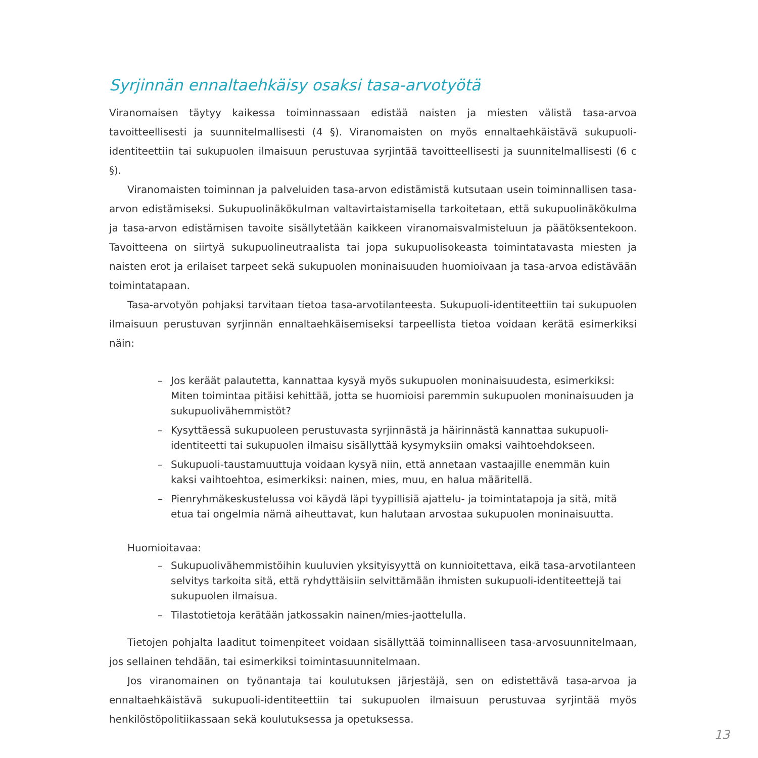Syrjinnän ennaltaehkäisy osaksi tasa-arvotyötä
Viranomaisen täytyy kaikessa toiminnassaan edistää naisten ja miesten välistä tasa-arvoa tavoitteellisesti ja suunnitelmallisesti (4 §). Viranomaisten on myös ennaltaehkäistävä sukupuoli-identiteettiin tai sukupuolen ilmaisuun perustuvaa syrjintää tavoitteellisesti ja suunnitelmallisesti (6 c §).
Viranomaisten toiminnan ja palveluiden tasa-arvon edistämistä kutsutaan usein toiminnallisen tasa-arvon edistämiseksi. Sukupuolinäkökulman valtavirtaistamisella tarkoitetaan, että sukupuolinäkökulma ja tasa-arvon edistämisen tavoite sisällytetään kaikkeen viranomaisvalmisteluun ja päätöksentekoon. Tavoitteena on siirtyä sukupuolineutraalista tai jopa sukupuolisokeasta toimintatavasta miesten ja naisten erot ja erilaiset tarpeet sekä sukupuolen moninaisuuden huomioivaan ja tasa-arvoa edistävään toimintatapaan.
Tasa-arvotyön pohjaksi tarvitaan tietoa tasa-arvotilanteesta. Sukupuoli-identiteettiin tai sukupuolen ilmaisuun perustuvan syrjinnän ennaltaehkäisemiseksi tarpeellista tietoa voidaan kerätä esimerkiksi näin:
– Jos keräät palautetta, kannattaa kysyä myös sukupuolen moninaisuudesta, esimerkiksi: Miten toimintaa pitäisi kehittää, jotta se huomioisi paremmin sukupuolen moninaisuuden ja sukupuolivähemmistöt?
– Kysyttäessä sukupuoleen perustuvasta syrjinnästä ja häirinnästä kannattaa sukupuoli-identiteetti tai sukupuolen ilmaisu sisällyttää kysymyksiin omaksi vaihtoehdokseen.
– Sukupuoli-taustamuuttuja voidaan kysyä niin, että annetaan vastaajille enemmän kuin kaksi vaihtoehtoa, esimerkiksi: nainen, mies, muu, en halua määritellä.
– Pienryhmäkeskustelussa voi käydä läpi tyypillisiä ajattelu- ja toimintatapoja ja sitä, mitä etua tai ongelmia nämä aiheuttavat, kun halutaan arvostaa sukupuolen moninaisuutta.
Huomioitavaa:
– Sukupuolivähemmistöihin kuuluvien yksityisyyttä on kunnioitettava, eikä tasa-arvotilanteen selvitys tarkoita sitä, että ryhdyttäisiin selvittämään ihmisten sukupuoli-identiteettejä tai sukupuolen ilmaisua.
– Tilastotietoja kerätään jatkossakin nainen/mies-jaottelulla.
Tietojen pohjalta laaditut toimenpiteet voidaan sisällyttää toiminnalliseen tasa-arvosuunnitelmaan, jos sellainen tehdään, tai esimerkiksi toimintasuunnitelmaan.
Jos viranomainen on työnantaja tai koulutuksen järjestäjä, sen on edistettävä tasa-arvoa ja ennaltaehkäistävä sukupuoli-identiteettiin tai sukupuolen ilmaisuun perustuvaa syrjintää myös henkilöstöpolitiikassaan sekä koulutuksessa ja opetuksessa.
13